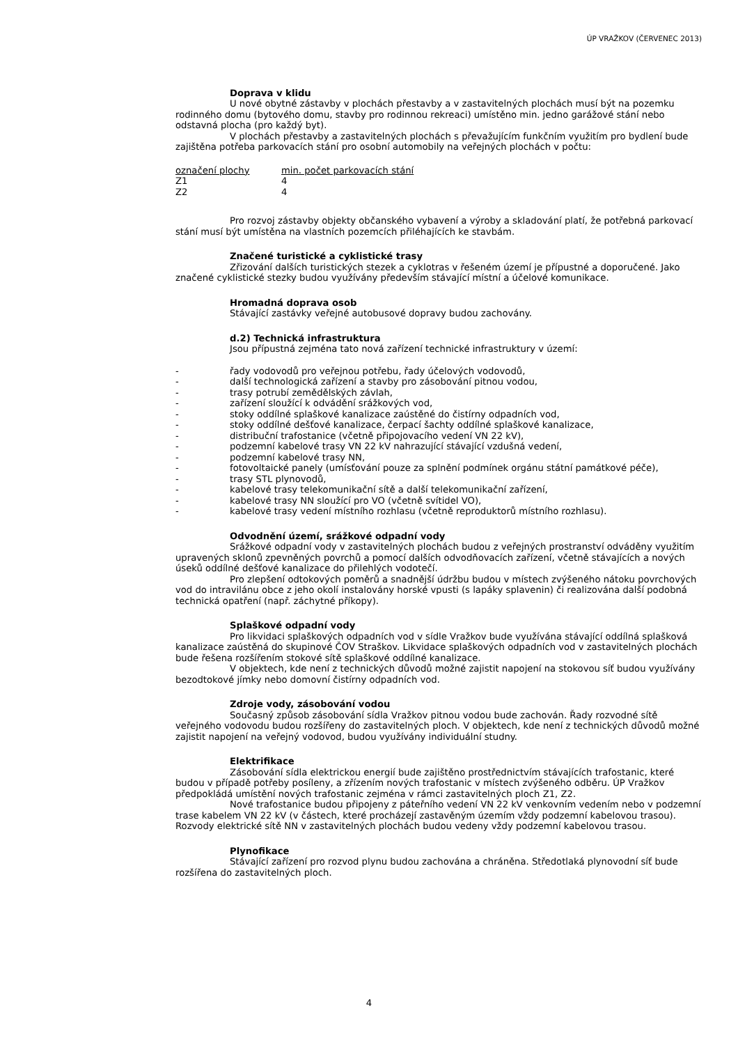ÚP VRAŽKOV (ČERVENEC 2013)
Doprava v klidu
U nové obytné zástavby v plochách přestavby a v zastavitelných plochách musí být na pozemku rodinného domu (bytového domu, stavby pro rodinnou rekreaci) umístěno min. jedno garážové stání nebo odstavná plocha (pro každý byt).
V plochách přestavby a zastavitelných plochách s převažujícím funkčním využitím pro bydlení bude zajištěna potřeba parkovacích stání pro osobní automobily na veřejných plochách v počtu:
| označení plochy | min. počet parkovacích stání |
| --- | --- |
| Z1 | 4 |
| Z2 | 4 |
Pro rozvoj zástavby objekty občanského vybavení a výroby a skladování platí, že potřebná parkovací stání musí být umístěna na vlastních pozemcích přiléhajících ke stavbám.
Značené turistické a cyklistické trasy
Zřizování dalších turistických stezek a cyklotras v řešeném území je přípustné a doporučené. Jako značené cyklistické stezky budou využívány především stávající místní a účelové komunikace.
Hromadná doprava osob
Stávající zastávky veřejné autobusové dopravy budou zachovány.
d.2) Technická infrastruktura
Jsou přípustná zejména tato nová zařízení technické infrastruktury v území:
- řady vodovodů pro veřejnou potřebu, řady účelových vodovodů,
- další technologická zařízení a stavby pro zásobování pitnou vodou,
- trasy potrubí zemědělských závlah,
- zařízení sloužící k odvádění srážkových vod,
- stoky oddílné splaškové kanalizace zaústěné do čistírny odpadních vod,
- stoky oddílné dešťové kanalizace, čerpací šachty oddílné splaškové kanalizace,
- distribuční trafostanice (včetně připojovacího vedení VN 22 kV),
- podzemní kabelové trasy VN 22 kV nahrazující stávající vzdušná vedení,
- podzemní kabelové trasy NN,
- fotovoltaické panely (umísťování pouze za splnění podmínek orgánu státní památkové péče),
- trasy STL plynovodů,
- kabelové trasy telekomunikační sítě a další telekomunikační zařízení,
- kabelové trasy NN sloužící pro VO (včetně svítidel VO),
- kabelové trasy vedení místního rozhlasu (včetně reproduktorů místního rozhlasu).
Odvodnění území, srážkové odpadní vody
Srážkové odpadní vody v zastavitelných plochách budou z veřejných prostranství odváděny využitím upravených sklonů zpevněných povrchů a pomocí dalších odvodňovacích zařízení, včetně stávajících a nových úseků oddílné dešťové kanalizace do přilehlých vodotečí.
Pro zlepšení odtokových poměrů a snadnější údržbu budou v místech zvýšeného nátoku povrchových vod do intravilánu obce z jeho okolí instalovány horské vpusti (s lapáky splavenin) či realizována další podobná technická opatření (např. záchytné příkopy).
Splaškové odpadní vody
Pro likvidaci splaškových odpadních vod v sídle Vražkov bude využívána stávající oddílná splašková kanalizace zaústěná do skupinové ČOV Straškov. Likvidace splaškových odpadních vod v zastavitelných plochách bude řešena rozšířením stokové sítě splaškové oddílné kanalizace.
V objektech, kde není z technických důvodů možné zajistit napojení na stokovou síť budou využívány bezodtokové jímky nebo domovní čistírny odpadních vod.
Zdroje vody, zásobování vodou
Současný způsob zásobování sídla Vražkov pitnou vodou bude zachován. Řady rozvodné sítě veřejného vodovodu budou rozšířeny do zastavitelných ploch. V objektech, kde není z technických důvodů možné zajistit napojení na veřejný vodovod, budou využívány individuální studny.
Elektrifikace
Zásobování sídla elektrickou energií bude zajištěno prostřednictvím stávajících trafostanic, které budou v případě potřeby posíleny, a zřízením nových trafostanic v místech zvýšeného odběru. ÚP Vražkov předpokládá umístění nových trafostanic zejména v rámci zastavitelných ploch Z1, Z2.
Nové trafostanice budou připojeny z páteřního vedení VN 22 kV venkovním vedením nebo v podzemní trase kabelem VN 22 kV (v částech, které procházejí zastavěným územím vždy podzemní kabelovou trasou). Rozvody elektrické sítě NN v zastavitelných plochách budou vedeny vždy podzemní kabelovou trasou.
Plynofikace
Stávající zařízení pro rozvod plynu budou zachována a chráněna. Středotlaká plynovodní síť bude rozšířena do zastavitelných ploch.
4